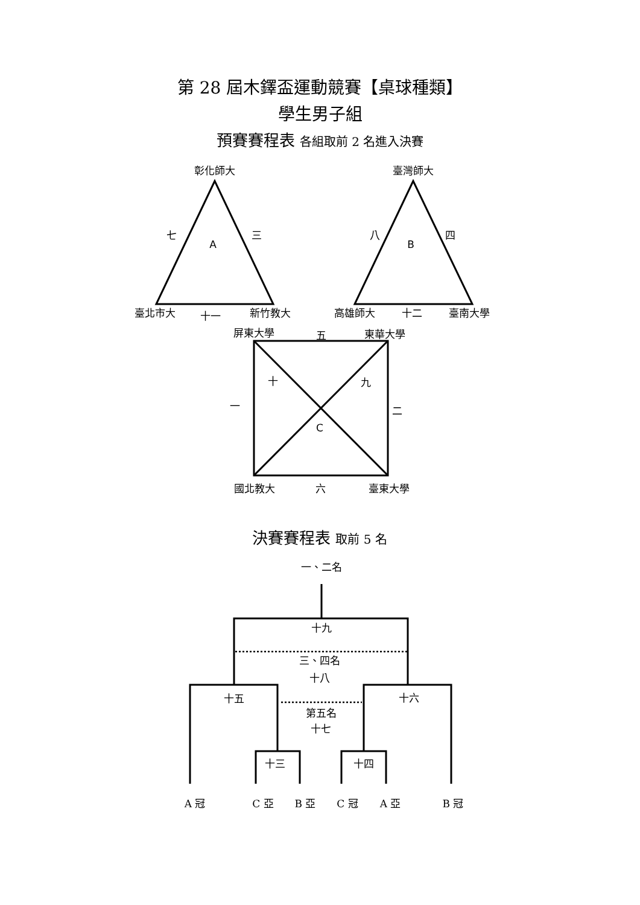第 28 屆木鐸盃運動競賽【桌球種類】
學生男子組
預賽賽程表 各組取前 2 名進入決賽
彰化師大
七
三
A
臺北市大
十一
新竹教大
臺灣師大
八
四
B
高雄師大
十二
臺南大學
屏東大學
五
東華大學
十
九
一
二
C
國北教大
六
臺東大學
決賽賽程表 取前 5 名
一、二名
十九
三、四名
十八
十五
十六
第五名
十七
十三
十四
A 冠
C 亞
B 亞
C 冠
A 亞
B 冠